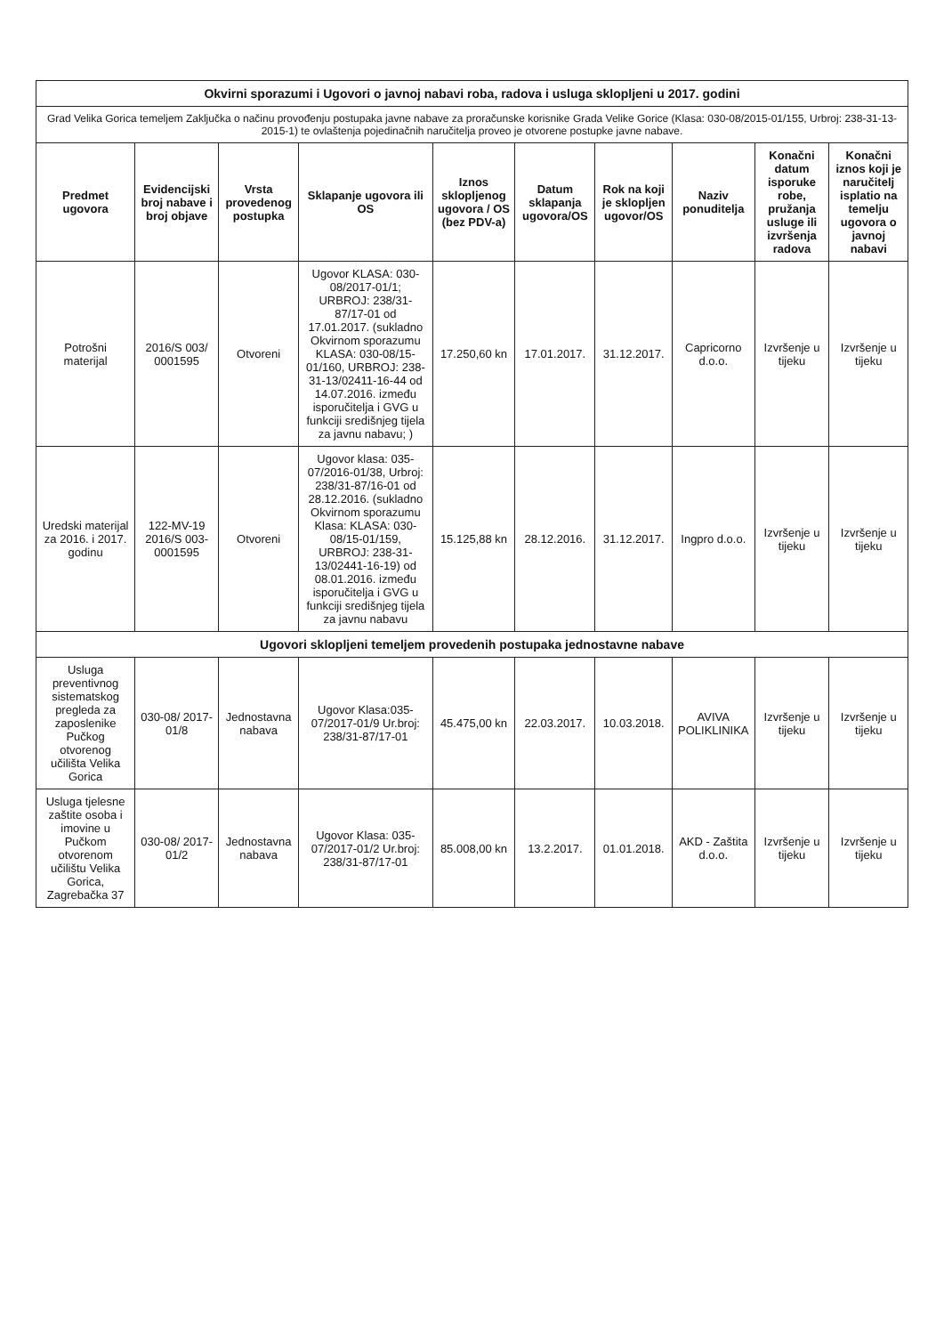| Okvirni sporazumi i Ugovori o javnoj nabavi roba, radova i usluga sklopljeni u 2017. godini | | | | | | | | | |
| Grad Velika Gorica temeljem Zaključka o načinu provođenju postupaka javne nabave za proračunske korisnike Grada Velike Gorice (Klasa: 030-08/2015-01/155, Urbroj: 238-31-13-2015-1) te ovlaštenja pojedinačnih naručitelja proveo je otvorene postupke javne nabave. | | | | | | | | | |
| Predmet ugovora | Evidencijski broj nabave i broj objave | Vrsta provedenog postupka | Sklapanje ugovora ili OS | Iznos sklopljenog ugovora / OS (bez PDV-a) | Datum sklapanja ugovora/OS | Rok na koji je sklopljen ugovor/OS | Naziv ponuditelja | Konačni datum isporuke robe, pružanja usluge ili izvršenja radova | Konačni iznos koji je naručitelj isplatio na temelju ugovora o javnoj nabavi |
| Potrošni materijal | 2016/S 003/ 0001595 | Otvoreni | Ugovor KLASA: 030-08/2017-01/1; URBROJ: 238/31-87/17-01 od 17.01.2017. (sukladno Okvirnom sporazumu KLASA: 030-08/15-01/160, URBROJ: 238-31-13/02411-16-44 od 14.07.2016. između isporučitelja i GVG u funkciji središnjeg tijela za javnu nabavu; ) | 17.250,60 kn | 17.01.2017. | 31.12.2017. | Capricorno d.o.o. | Izvršenje u tijeku | Izvršenje u tijeku |
| Uredski materijal za 2016. i 2017. godinu | 122-MV-19 2016/S 003-0001595 | Otvoreni | Ugovor klasa: 035-07/2016-01/38, Urbroj: 238/31-87/16-01 od 28.12.2016. (sukladno Okvirnom sporazumu Klasa: KLASA: 030-08/15-01/159, URBROJ: 238-31-13/02441-16-19) od 08.01.2016. između isporučitelja i GVG u funkciji središnjeg tijela za javnu nabavu | 15.125,88 kn | 28.12.2016. | 31.12.2017. | Ingpro d.o.o. | Izvršenje u tijeku | Izvršenje u tijeku |
| Ugovori sklopljeni temeljem provedenih postupaka jednostavne nabave | | | | | | | | | |
| Usluga preventivnog sistematskog pregleda za zaposlenike Pučkog otvorenog učilišta Velika Gorica | 030-08/ 2017-01/8 | Jednostavna nabava | Ugovor Klasa:035-07/2017-01/9 Ur.broj: 238/31-87/17-01 | 45.475,00 kn | 22.03.2017. | 10.03.2018. | AVIVA POLIKLINIKA | Izvršenje u tijeku | Izvršenje u tijeku |
| Usluga tjelesne zaštite osoba i imovine u Pučkom otvorenom učilištu Velika Gorica, Zagrebačka 37 | 030-08/ 2017-01/2 | Jednostavna nabava | Ugovor Klasa: 035-07/2017-01/2 Ur.broj: 238/31-87/17-01 | 85.008,00 kn | 13.2.2017. | 01.01.2018. | AKD - Zaštita d.o.o. | Izvršenje u tijeku | Izvršenje u tijeku |